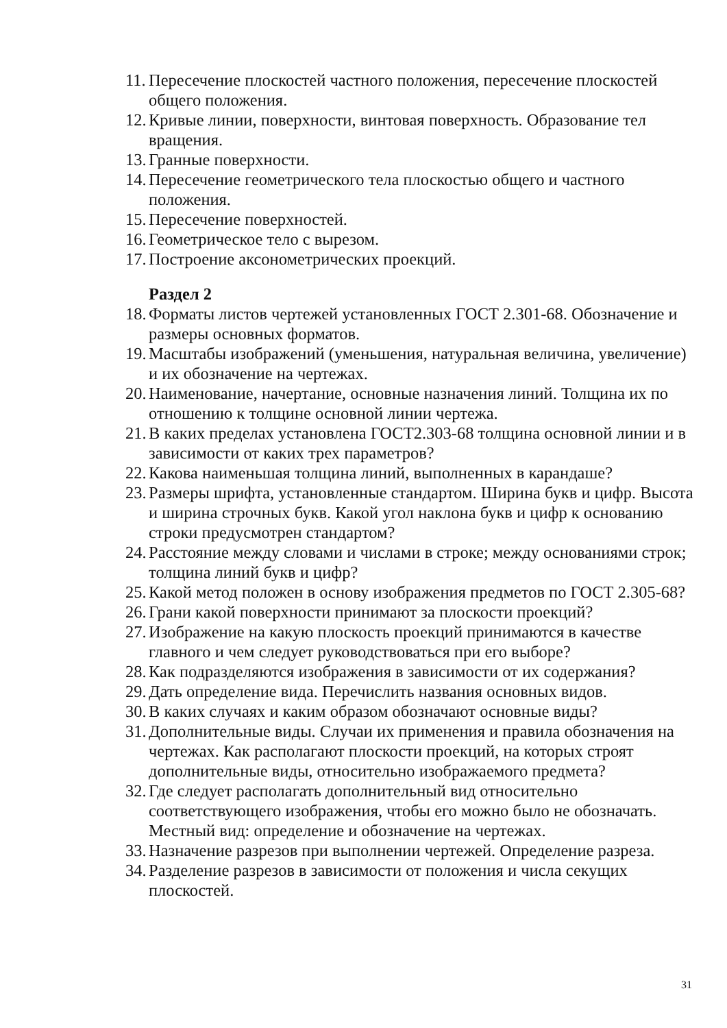11. Пересечение плоскостей частного положения, пересечение плоскостей общего положения.
12. Кривые линии, поверхности, винтовая поверхность. Образование тел вращения.
13. Гранные поверхности.
14. Пересечение геометрического тела плоскостью общего и частного положения.
15. Пересечение поверхностей.
16. Геометрическое тело с вырезом.
17. Построение аксонометрических проекций.
Раздел 2
18. Форматы листов чертежей установленных ГОСТ 2.301-68. Обозначение и размеры основных форматов.
19. Масштабы изображений (уменьшения, натуральная величина, увеличение) и их обозначение на чертежах.
20. Наименование, начертание, основные назначения линий. Толщина их по отношению к толщине основной линии чертежа.
21. В каких пределах установлена ГОСТ2.303-68 толщина основной линии и в зависимости от каких трех параметров?
22. Какова наименьшая толщина линий, выполненных в карандаше?
23. Размеры шрифта, установленные стандартом. Ширина букв и цифр. Высота и ширина строчных букв. Какой угол наклона букв и цифр к основанию строки предусмотрен стандартом?
24. Расстояние между словами и числами в строке; между основаниями строк; толщина линий букв и цифр?
25. Какой метод положен в основу изображения предметов по ГОСТ 2.305-68?
26. Грани какой поверхности принимают за плоскости проекций?
27. Изображение на какую плоскость проекций принимаются в качестве главного и чем следует руководствоваться при его выборе?
28. Как подразделяются изображения в зависимости от их содержания?
29. Дать определение вида. Перечислить названия основных видов.
30. В каких случаях и каким образом обозначают основные виды?
31. Дополнительные виды. Случаи их применения и правила обозначения на чертежах. Как располагают плоскости проекций, на которых строят дополнительные виды, относительно изображаемого предмета?
32. Где следует располагать дополнительный вид относительно соответствующего изображения, чтобы его можно было не обозначать. Местный вид: определение и обозначение на чертежах.
33. Назначение разрезов при выполнении чертежей. Определение разреза.
34. Разделение разрезов в зависимости от положения и числа секущих плоскостей.
31